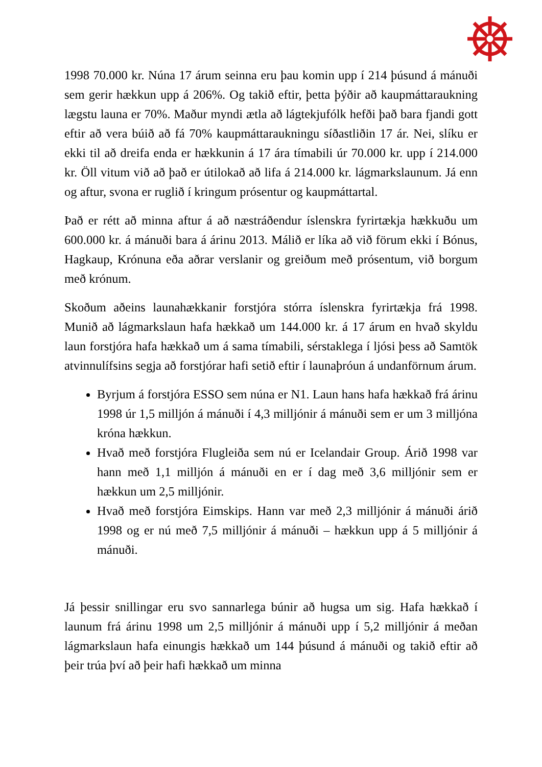1998 70.000 kr. Núna 17 árum seinna eru þau komin upp í 214 þúsund á mánuði sem gerir hækkun upp á 206%. Og takið eftir, þetta þýðir að kaupmáttaraukning lægstu launa er 70%. Maður myndi ætla að lágtekjufólk hefði það bara fjandi gott eftir að vera búið að fá 70% kaupmáttaraukningu síðastliðin 17 ár. Nei, slíku er ekki til að dreifa enda er hækkunin á 17 ára tímabili úr 70.000 kr. upp í 214.000 kr. Öll vitum við að það er útilokað að lifa á 214.000 kr. lágmarkslaunum. Já enn og aftur, svona er ruglið í kringum prósentur og kaupmáttartal.
Það er rétt að minna aftur á að næstráðendur íslenskra fyrirtækja hækkuðu um 600.000 kr. á mánuði bara á árinu 2013. Málið er líka að við förum ekki í Bónus, Hagkaup, Krónuna eða aðrar verslanir og greiðum með prósentum, við borgum með krónum.
Skoðum aðeins launahækkanir forstjóra stórra íslenskra fyrirtækja frá 1998. Munið að lágmarkslaun hafa hækkað um 144.000 kr. á 17 árum en hvað skyldu laun forstjóra hafa hækkað um á sama tímabili, sérstaklega í ljósi þess að Samtök atvinnulífsins segja að forstjórar hafi setið eftir í launaþróun á undanförnum árum.
Byrjum á forstjóra ESSO sem núna er N1. Laun hans hafa hækkað frá árinu 1998 úr 1,5 milljón á mánuði í 4,3 milljónir á mánuði sem er um 3 milljóna króna hækkun.
Hvað með forstjóra Flugleiða sem nú er Icelandair Group. Árið 1998 var hann með 1,1 milljón á mánuði en er í dag með 3,6 milljónir sem er hækkun um 2,5 milljónir.
Hvað með forstjóra Eimskips. Hann var með 2,3 milljónir á mánuði árið 1998 og er nú með 7,5 milljónir á mánuði – hækkun upp á 5 milljónir á mánuði.
Já þessir snillingar eru svo sannarlega búnir að hugsa um sig. Hafa hækkað í launum frá árinu 1998 um 2,5 milljónir á mánuði upp í 5,2 milljónir á meðan lágmarkslaun hafa einungis hækkað um 144 þúsund á mánuði og takið eftir að þeir trúa því að þeir hafi hækkað um minna